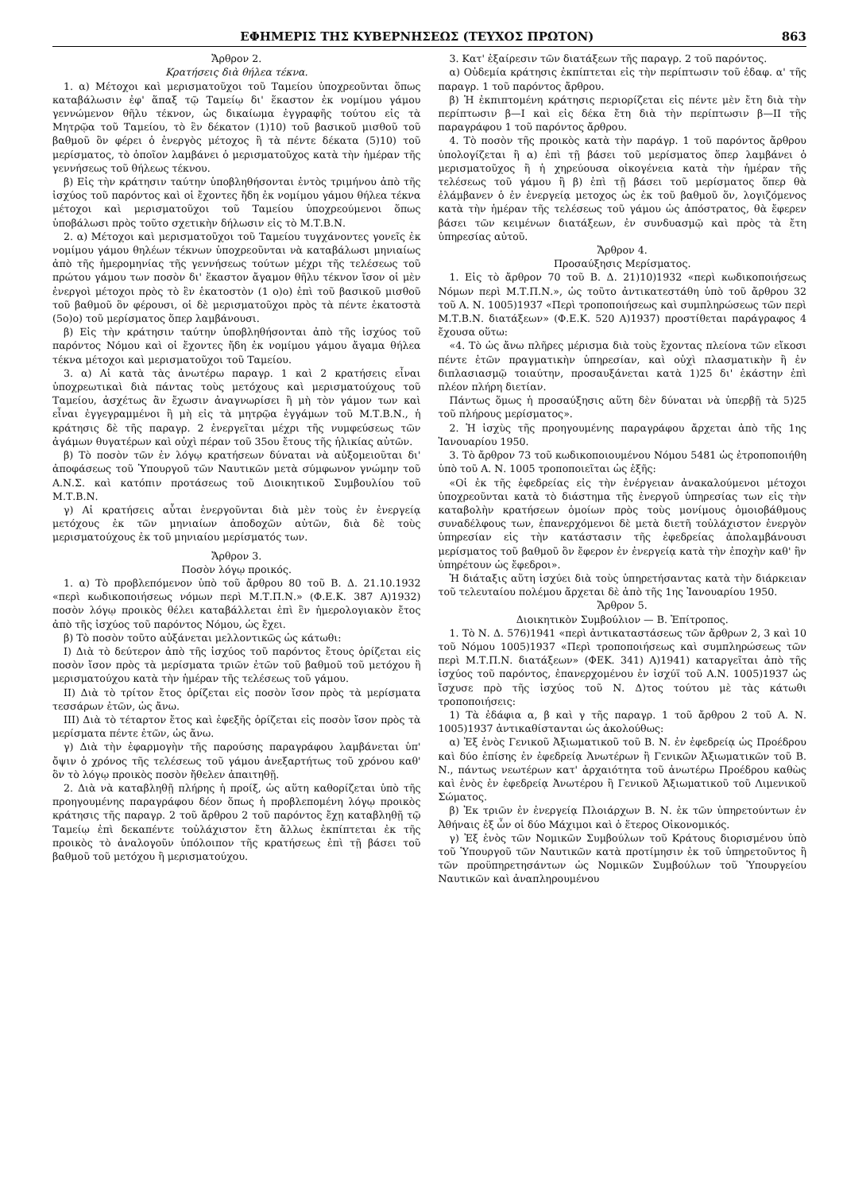ΕΦΗΜΕΡΙΣ ΤΗΣ ΚΥΒΕΡΝΗΣΕΩΣ (ΤΕΥΧΟΣ ΠΡΩΤΟΝ) 863
Ἄρθρον 2.
Κρατήσεις διὰ θήλεα τέκνα.
1. α) Μέτοχοι καὶ μερισματοῦχοι τοῦ Ταμείου ὑποχρεοῦνται ὅπως καταβάλωσιν ἐφ' ἅπαξ τῷ Ταμείῳ δι' ἕκαστον ἐκ νομίμου γάμου γεννώμενον θῆλυ τέκνον, ὡς δικαίωμα ἐγγραφῆς τούτου εἰς τὰ Μητρῷα τοῦ Ταμείου, τὸ ἓν δέκατον (1)10) τοῦ βασικοῦ μισθοῦ τοῦ βαθμοῦ ὃν φέρει ὁ ἐνεργὸς μέτοχος ἢ τὰ πέντε δέκατα (5)10) τοῦ μερίσματος, τὸ ὁποῖον λαμβάνει ὁ μερισματοῦχος κατὰ τὴν ἡμέραν τῆς γεννήσεως τοῦ θήλεως τέκνου.
β) Εἰς τὴν κράτησιν ταύτην ὑποβληθήσονται ἐντὸς τριμήνου ἀπὸ τῆς ἰσχύος τοῦ παρόντος καὶ οἱ ἔχοντες ἤδη ἐκ νομίμου γάμου θήλεα τέκνα μέτοχοι καὶ μερισματοῦχοι τοῦ Ταμείου ὑποχρεούμενοι ὅπως ὑποβάλωσι πρὸς τοῦτο σχετικὴν δήλωσιν εἰς τὸ Μ.Τ.Β.Ν.
2. α) Μέτοχοι καὶ μερισματοῦχοι τοῦ Ταμείου τυγχάνοντες γονεῖς ἐκ νομίμου γάμου θηλέων τέκνων ὑποχρεοῦνται νὰ καταβάλωσι μηνιαίως ἀπὸ τῆς ἡμερομηνίας τῆς γεννήσεως τούτων μέχρι τῆς τελέσεως τοῦ πρώτου γάμου των ποσὸν δι' ἕκαστον ἄγαμον θῆλυ τέκνον ἴσον οἱ μὲν ἐνεργοὶ μέτοχοι πρὸς τὸ ἓν ἑκατοστὸν (1 ο)ο) ἐπὶ τοῦ βασικοῦ μισθοῦ τοῦ βαθμοῦ ὃν φέρουσι, οἱ δὲ μερισματοῦχοι πρὸς τὰ πέντε ἑκατοστὰ (5ο)ο) τοῦ μερίσματος ὅπερ λαμβάνουσι.
β) Εἰς τὴν κράτησιν ταύτην ὑποβληθήσονται ἀπὸ τῆς ἰσχύος τοῦ παρόντος Νόμου καὶ οἱ ἔχοντες ἤδη ἐκ νομίμου γάμου ἄγαμα θήλεα τέκνα μέτοχοι καὶ μερισματοῦχοι τοῦ Ταμείου.
3. α) Αἱ κατὰ τὰς ἀνωτέρω παραγρ. 1 καὶ 2 κρατήσεις εἶναι ὑποχρεωτικαὶ διὰ πάντας τοὺς μετόχους καὶ μερισματούχους τοῦ Ταμείου, ἀσχέτως ἂν ἔχωσιν ἀναγνωρίσει ἢ μὴ τὸν γάμον των καὶ εἶναι ἐγγεγραμμένοι ἢ μὴ εἰς τὰ μητρῷα ἐγγάμων τοῦ Μ.Τ.Β.Ν., ἡ κράτησις δὲ τῆς παραγρ. 2 ἐνεργεῖται μέχρι τῆς νυμφεύσεως τῶν ἀγάμων θυγατέρων καὶ οὐχὶ πέραν τοῦ 35ου ἔτους τῆς ἡλικίας αὐτῶν.
β) Τὸ ποσὸν τῶν ἐν λόγῳ κρατήσεων δύναται νὰ αὐξομειοῦται δι' ἀποφάσεως τοῦ Ὑπουργοῦ τῶν Ναυτικῶν μετὰ σύμφωνον γνώμην τοῦ Α.Ν.Σ. καὶ κατόπιν προτάσεως τοῦ Διοικητικοῦ Συμβουλίου τοῦ Μ.Τ.Β.Ν.
γ) Αἱ κρατήσεις αὗται ἐνεργοῦνται διὰ μὲν τοὺς ἐν ἐνεργείᾳ μετόχους ἐκ τῶν μηνιαίων ἀποδοχῶν αὐτῶν, διὰ δὲ τοὺς μερισματούχους ἐκ τοῦ μηνιαίου μερίσματός των.
Ἄρθρον 3.
Ποσὸν λόγῳ προικός.
1. α) Τὸ προβλεπόμενον ὑπὸ τοῦ ἄρθρου 80 τοῦ Β. Δ. 21.10.1932 «περὶ κωδικοποιήσεως νόμων περὶ Μ.Τ.Π.Ν.» (Φ.Ε.Κ. 387 Α)1932) ποσὸν λόγῳ προικὸς θέλει καταβάλλεται ἐπὶ ἓν ἡμερολογιακὸν ἔτος ἀπὸ τῆς ἰσχύος τοῦ παρόντος Νόμου, ὡς ἔχει.
β) Τὸ ποσὸν τοῦτο αὐξάνεται μελλοντικῶς ὡς κάτωθι:
Ι) Διὰ τὸ δεύτερον ἀπὸ τῆς ἰσχύος τοῦ παρόντος ἔτους ὁρίζεται εἰς ποσὸν ἴσον πρὸς τὰ μερίσματα τριῶν ἐτῶν τοῦ βαθμοῦ τοῦ μετόχου ἢ μερισματούχου κατὰ τὴν ἡμέραν τῆς τελέσεως τοῦ γάμου.
ΙΙ) Διὰ τὸ τρίτον ἔτος ὁρίζεται εἰς ποσὸν ἴσον πρὸς τὰ μερίσματα τεσσάρων ἐτῶν, ὡς ἄνω.
ΙΙΙ) Διὰ τὸ τέταρτον ἔτος καὶ ἐφεξῆς ὁρίζεται εἰς ποσὸν ἴσον πρὸς τὰ μερίσματα πέντε ἐτῶν, ὡς ἄνω.
γ) Διὰ τὴν ἐφαρμογὴν τῆς παρούσης παραγράφου λαμβάνεται ὑπ' ὄψιν ὁ χρόνος τῆς τελέσεως τοῦ γάμου ἀνεξαρτήτως τοῦ χρόνου καθ' ὃν τὸ λόγῳ προικὸς ποσὸν ἤθελεν ἀπαιτηθῇ.
2. Διὰ νὰ καταβληθῇ πλήρης ἡ προίξ, ὡς αὕτη καθορίζεται ὑπὸ τῆς προηγουμένης παραγράφου δέον ὅπως ἡ προβλεπομένη λόγῳ προικὸς κράτησις τῆς παραγρ. 2 τοῦ ἄρθρου 2 τοῦ παρόντος ἔχῃ καταβληθῇ τῷ Ταμείῳ ἐπὶ δεκαπέντε τοὐλάχιστον ἔτη ἄλλως ἐκπίπτεται ἐκ τῆς προικὸς τὸ ἀναλογοῦν ὑπόλοιπον τῆς κρατήσεως ἐπὶ τῇ βάσει τοῦ βαθμοῦ τοῦ μετόχου ἢ μερισματούχου.
3. Κατ' ἐξαίρεσιν τῶν διατάξεων τῆς παραγρ. 2 τοῦ παρόντος.
α) Οὐδεμία κράτησις ἐκπίπτεται εἰς τὴν περίπτωσιν τοῦ ἐδαφ. α' τῆς παραγρ. 1 τοῦ παρόντος ἄρθρου.
β) Ἡ ἐκπιπτομένη κράτησις περιορίζεται εἰς πέντε μὲν ἔτη διὰ τὴν περίπτωσιν β—Ι καὶ εἰς δέκα ἔτη διὰ τὴν περίπτωσιν β—ΙΙ τῆς παραγράφου 1 τοῦ παρόντος ἄρθρου.
4. Τὸ ποσὸν τῆς προικὸς κατὰ τὴν παράγρ. 1 τοῦ παρόντος ἄρθρου ὑπολογίζεται ἢ α) ἐπὶ τῇ βάσει τοῦ μερίσματος ὅπερ λαμβάνει ὁ μερισματοῦχος ἢ ἡ χηρεύουσα οἰκογένεια κατὰ τὴν ἡμέραν τῆς τελέσεως τοῦ γάμου ἢ β) ἐπὶ τῇ βάσει τοῦ μερίσματος ὅπερ θὰ ἐλάμβανεν ὁ ἐν ἐνεργείᾳ μετοχος ὡς ἐκ τοῦ βαθμοῦ ὅν, λογιζόμενος κατὰ τὴν ἡμέραν τῆς τελέσεως τοῦ γάμου ὡς ἀπόστρατος, θὰ ἔφερεν βάσει τῶν κειμένων διατάξεων, ἐν συνδυασμῷ καὶ πρὸς τὰ ἔτη ὑπηρεσίας αὐτοῦ.
Ἄρθρον 4.
Προσαύξησις Μερίσματος.
1. Εἰς τὸ ἄρθρον 70 τοῦ Β. Δ. 21)10)1932 «περὶ κωδικοποιήσεως Νόμων περὶ Μ.Τ.Π.Ν.», ὡς τοῦτο ἀντικατεστάθη ὑπὸ τοῦ ἄρθρου 32 τοῦ Α. Ν. 1005)1937 «Περὶ τροποποιήσεως καὶ συμπληρώσεως τῶν περὶ Μ.Τ.Β.Ν. διατάξεων» (Φ.Ε.Κ. 520 Α)1937) προστίθεται παράγραφος 4 ἔχουσα οὕτω:
«4. Τὸ ὡς ἄνω πλῆρες μέρισμα διὰ τοὺς ἔχοντας πλείονα τῶν εἴκοσι πέντε ἐτῶν πραγματικὴν ὑπηρεσίαν, καὶ οὐχὶ πλασματικὴν ἢ ἐν διπλασιασμῷ τοιαύτην, προσαυξάνεται κατὰ 1)25 δι' ἑκάστην ἐπὶ πλέον πλήρη διετίαν.
Πάντως ὅμως ἡ προσαύξησις αὕτη δὲν δύναται νὰ ὑπερβῇ τὰ 5)25 τοῦ πλήρους μερίσματος».
2. Ἡ ἰσχὺς τῆς προηγουμένης παραγράφου ἄρχεται ἀπὸ τῆς 1ης Ἰανουαρίου 1950.
3. Τὸ ἄρθρον 73 τοῦ κωδικοποιουμένου Νόμου 5481 ὡς ἐτροποποιήθη ὑπὸ τοῦ Α. Ν. 1005 τροποποιεῖται ὡς ἑξῆς:
«Οἱ ἐκ τῆς ἐφεδρείας εἰς τὴν ἐνέργειαν ἀνακαλούμενοι μέτοχοι ὑποχρεοῦνται κατὰ τὸ διάστημα τῆς ἐνεργοῦ ὑπηρεσίας των εἰς τὴν καταβολὴν κρατήσεων ὁμοίων πρὸς τοὺς μονίμους ὁμοιοβάθμους συναδέλφους των, ἐπανερχόμενοι δὲ μετὰ διετῆ τοὐλάχιστον ἐνεργὸν ὑπηρεσίαν εἰς τὴν κατάστασιν τῆς ἐφεδρείας ἀπολαμβάνουσι μερίσματος τοῦ βαθμοῦ ὃν ἔφερον ἐν ἐνεργείᾳ κατὰ τὴν ἐποχὴν καθ' ἣν ὑπηρέτουν ὡς ἔφεδροι».
Ἡ διάταξις αὕτη ἰσχύει διὰ τοὺς ὑπηρετήσαντας κατὰ τὴν διάρκειαν τοῦ τελευταίου πολέμου ἄρχεται δὲ ἀπὸ τῆς 1ης Ἰανουαρίου 1950.
Ἄρθρον 5.
Διοικητικὸν Συμβούλιον — Β. Ἐπίτροπος.
1. Τὸ Ν. Δ. 576)1941 «περὶ ἀντικαταστάσεως τῶν ἄρθρων 2, 3 καὶ 10 τοῦ Νόμου 1005)1937 «Περὶ τροποποιήσεως καὶ συμπληρώσεως τῶν περὶ Μ.Τ.Π.Ν. διατάξεων» (ΦΕΚ. 341) Α)1941) καταργεῖται ἀπὸ τῆς ἰσχύος τοῦ παρόντος, ἐπανερχομένου ἐν ἰσχύϊ τοῦ Α.Ν. 1005)1937 ὡς ἴσχυσε πρὸ τῆς ἰσχύος τοῦ Ν. Δ)τος τούτου μὲ τὰς κάτωθι τροποποιήσεις:
1) Τὰ ἐδάφια α, β καὶ γ τῆς παραγρ. 1 τοῦ ἄρθρου 2 τοῦ Α. Ν. 1005)1937 ἀντικαθίστανται ὡς ἀκολούθως:
α) Ἐξ ἑνὸς Γενικοῦ Ἀξιωματικοῦ τοῦ Β. Ν. ἐν ἐφεδρείᾳ ὡς Προέδρου καὶ δύο ἐπίσης ἐν ἐφεδρείᾳ Ἀνωτέρων ἢ Γενικῶν Ἀξιωματικῶν τοῦ Β. Ν., πάντως νεωτέρων κατ' ἀρχαιότητα τοῦ ἀνωτέρω Προέδρου καθὼς καὶ ἑνὸς ἐν ἐφεδρείᾳ Ἀνωτέρου ἢ Γενικοῦ Ἀξιωματικοῦ τοῦ Λιμενικοῦ Σώματος.
β) Ἐκ τριῶν ἐν ἐνεργείᾳ Πλοιάρχων Β. Ν. ἐκ τῶν ὑπηρετούντων ἐν Ἀθήναις ἐξ ὧν οἱ δύο Μάχιμοι καὶ ὁ ἕτερος Οἰκονομικός.
γ) Ἐξ ἑνὸς τῶν Νομικῶν Συμβούλων τοῦ Κράτους διορισμένου ὑπὸ τοῦ Ὑπουργοῦ τῶν Ναυτικῶν κατὰ προτίμησιν ἐκ τοῦ ὑπηρετοῦντος ἢ τῶν προϋπηρετησάντων ὡς Νομικῶν Συμβούλων τοῦ Ὑπουργείου Ναυτικῶν καὶ ἀναπληρουμένου